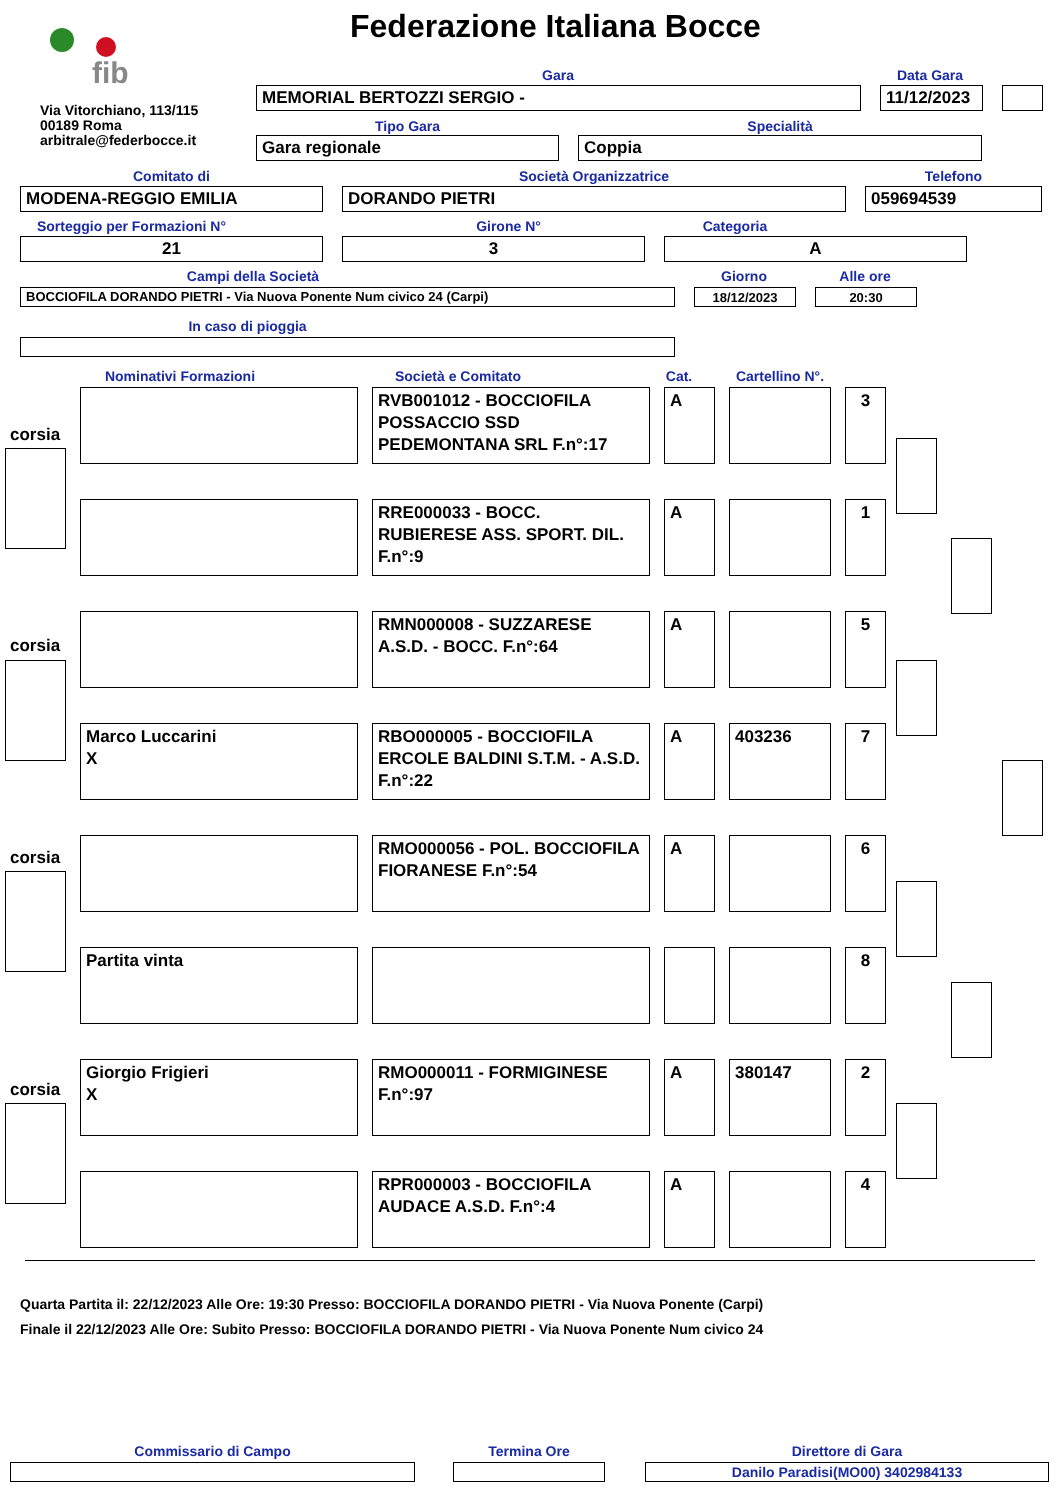fib
Via Vitorchiano, 113/115
00189 Roma
arbitrale@federbocce.it
Federazione Italiana Bocce
Gara Data Gara
MEMORIAL BERTOZZI SERGIO - 11/12/2023
Tipo Gara Specialità
Gara regionale Coppia
Comitato di Società Organizzatrice Telefono
MODENA-REGGIO EMILIA DORANDO PIETRI 059694539
Sorteggio per Formazioni N°
Girone N° Categoria
21 3 A
Campi della Società Giorno Alle ore
BOCCIOFILA DORANDO PIETRI - Via Nuova Ponente Num civico 24 (Carpi) 18/12/2023 20:30
In caso di pioggia
Nominativi Formazioni Società e Comitato
Cat.
Cartellino N°.
corsia
corsia
corsia
corsia
RVB001012 - BOCCIOFILA POSSACCIO SSD PEDEMONTANA SRL F.n°:17
A
3
RRE000033 - BOCC. RUBIERESE ASS. SPORT. DIL. F.n°:9
A
1
RMN000008 - SUZZARESE A.S.D. - BOCC. F.n°:64
A
5
Marco Luccarini
X
RBO000005 - BOCCIOFILA ERCOLE BALDINI S.T.M. - A.S.D. F.n°:22
A
403236
7
RMO000056 - POL. BOCCIOFILA FIORANESE F.n°:54
A
6
Partita vinta
8
Giorgio Frigieri
X
RMO000011 - FORMIGINESE F.n°:97
A
380147
2
RPR000003 - BOCCIOFILA AUDACE A.S.D. F.n°:4
A
4
Quarta Partita il: 22/12/2023 Alle Ore: 19:30 Presso: BOCCIOFILA DORANDO PIETRI - Via Nuova Ponente (Carpi)
Finale il 22/12/2023 Alle Ore: Subito Presso: BOCCIOFILA DORANDO PIETRI - Via Nuova Ponente Num civico 24
Commissario di Campo Termina Ore Direttore di Gara
Danilo Paradisi(MO00) 3402984133